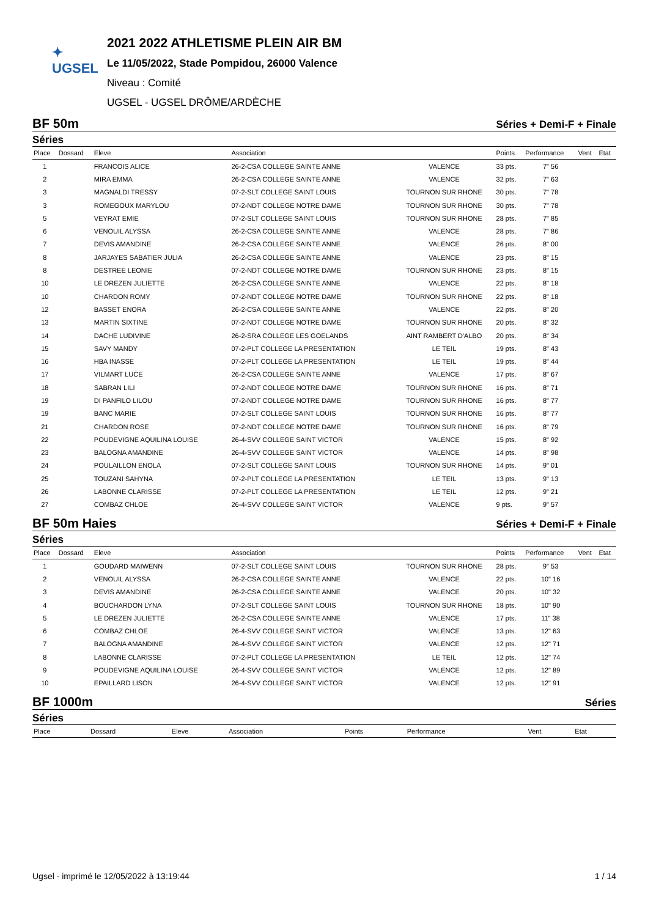✦
UGSEL
2021 2022 ATHLETISME PLEIN AIR BM
Le 11/05/2022, Stade Pompidou, 26000 Valence
Niveau : Comité
UGSEL - UGSEL DRÔME/ARDÈCHE
BF 50m Séries + Demi-F + Finale
Séries
| Place | Dossard | Eleve | Association | | Points | Performance | Vent | Etat |
| --- | --- | --- | --- | --- | --- | --- | --- | --- |
| 1 | | FRANCOIS ALICE | 26-2-CSA COLLEGE SAINTE ANNE | VALENCE | 33 pts. | 7" 56 | | |
| 2 | | MIRA EMMA | 26-2-CSA COLLEGE SAINTE ANNE | VALENCE | 32 pts. | 7" 63 | | |
| 3 | | MAGNALDI TRESSY | 07-2-SLT COLLEGE SAINT LOUIS | TOURNON SUR RHONE | 30 pts. | 7" 78 | | |
| 3 | | ROMEGOUX MARYLOU | 07-2-NDT COLLEGE NOTRE DAME | TOURNON SUR RHONE | 30 pts. | 7" 78 | | |
| 5 | | VEYRAT EMIE | 07-2-SLT COLLEGE SAINT LOUIS | TOURNON SUR RHONE | 28 pts. | 7" 85 | | |
| 6 | | VENOUIL ALYSSA | 26-2-CSA COLLEGE SAINTE ANNE | VALENCE | 28 pts. | 7" 86 | | |
| 7 | | DEVIS AMANDINE | 26-2-CSA COLLEGE SAINTE ANNE | VALENCE | 26 pts. | 8" 00 | | |
| 8 | | JARJAYES SABATIER JULIA | 26-2-CSA COLLEGE SAINTE ANNE | VALENCE | 23 pts. | 8" 15 | | |
| 8 | | DESTREE LEONIE | 07-2-NDT COLLEGE NOTRE DAME | TOURNON SUR RHONE | 23 pts. | 8" 15 | | |
| 10 | | LE DREZEN JULIETTE | 26-2-CSA COLLEGE SAINTE ANNE | VALENCE | 22 pts. | 8" 18 | | |
| 10 | | CHARDON ROMY | 07-2-NDT COLLEGE NOTRE DAME | TOURNON SUR RHONE | 22 pts. | 8" 18 | | |
| 12 | | BASSET ENORA | 26-2-CSA COLLEGE SAINTE ANNE | VALENCE | 22 pts. | 8" 20 | | |
| 13 | | MARTIN SIXTINE | 07-2-NDT COLLEGE NOTRE DAME | TOURNON SUR RHONE | 20 pts. | 8" 32 | | |
| 14 | | DACHE LUDIVINE | 26-2-SRA COLLEGE LES GOELANDS | AINT RAMBERT D'ALBO | 20 pts. | 8" 34 | | |
| 15 | | SAVY MANDY | 07-2-PLT COLLEGE LA PRESENTATION | LE TEIL | 19 pts. | 8" 43 | | |
| 16 | | HBA INASSE | 07-2-PLT COLLEGE LA PRESENTATION | LE TEIL | 19 pts. | 8" 44 | | |
| 17 | | VILMART LUCE | 26-2-CSA COLLEGE SAINTE ANNE | VALENCE | 17 pts. | 8" 67 | | |
| 18 | | SABRAN LILI | 07-2-NDT COLLEGE NOTRE DAME | TOURNON SUR RHONE | 16 pts. | 8" 71 | | |
| 19 | | DI PANFILO LILOU | 07-2-NDT COLLEGE NOTRE DAME | TOURNON SUR RHONE | 16 pts. | 8" 77 | | |
| 19 | | BANC MARIE | 07-2-SLT COLLEGE SAINT LOUIS | TOURNON SUR RHONE | 16 pts. | 8" 77 | | |
| 21 | | CHARDON ROSE | 07-2-NDT COLLEGE NOTRE DAME | TOURNON SUR RHONE | 16 pts. | 8" 79 | | |
| 22 | | POUDEVIGNE AQUILINA LOUISE | 26-4-SVV COLLEGE SAINT VICTOR | VALENCE | 15 pts. | 8" 92 | | |
| 23 | | BALOGNA AMANDINE | 26-4-SVV COLLEGE SAINT VICTOR | VALENCE | 14 pts. | 8" 98 | | |
| 24 | | POULAILLON ENOLA | 07-2-SLT COLLEGE SAINT LOUIS | TOURNON SUR RHONE | 14 pts. | 9" 01 | | |
| 25 | | TOUZANI SAHYNA | 07-2-PLT COLLEGE LA PRESENTATION | LE TEIL | 13 pts. | 9" 13 | | |
| 26 | | LABONNE CLARISSE | 07-2-PLT COLLEGE LA PRESENTATION | LE TEIL | 12 pts. | 9" 21 | | |
| 27 | | COMBAZ CHLOE | 26-4-SVV COLLEGE SAINT VICTOR | VALENCE | 9 pts. | 9" 57 | | |
BF 50m Haies Séries + Demi-F + Finale
Séries
| Place | Dossard | Eleve | Association | | Points | Performance | Vent | Etat |
| --- | --- | --- | --- | --- | --- | --- | --- | --- |
| 1 | | GOUDARD MAIWENN | 07-2-SLT COLLEGE SAINT LOUIS | TOURNON SUR RHONE | 28 pts. | 9" 53 | | |
| 2 | | VENOUIL ALYSSA | 26-2-CSA COLLEGE SAINTE ANNE | VALENCE | 22 pts. | 10" 16 | | |
| 3 | | DEVIS AMANDINE | 26-2-CSA COLLEGE SAINTE ANNE | VALENCE | 20 pts. | 10" 32 | | |
| 4 | | BOUCHARDON LYNA | 07-2-SLT COLLEGE SAINT LOUIS | TOURNON SUR RHONE | 18 pts. | 10" 90 | | |
| 5 | | LE DREZEN JULIETTE | 26-2-CSA COLLEGE SAINTE ANNE | VALENCE | 17 pts. | 11" 38 | | |
| 6 | | COMBAZ CHLOE | 26-4-SVV COLLEGE SAINT VICTOR | VALENCE | 13 pts. | 12" 63 | | |
| 7 | | BALOGNA AMANDINE | 26-4-SVV COLLEGE SAINT VICTOR | VALENCE | 12 pts. | 12" 71 | | |
| 8 | | LABONNE CLARISSE | 07-2-PLT COLLEGE LA PRESENTATION | LE TEIL | 12 pts. | 12" 74 | | |
| 9 | | POUDEVIGNE AQUILINA LOUISE | 26-4-SVV COLLEGE SAINT VICTOR | VALENCE | 12 pts. | 12" 89 | | |
| 10 | | EPAILLARD LISON | 26-4-SVV COLLEGE SAINT VICTOR | VALENCE | 12 pts. | 12" 91 | | |
BF 1000m Séries
Séries
| Place | Dossard | Eleve | Association | | Points | Performance | Vent | Etat |
| --- | --- | --- | --- | --- | --- | --- | --- | --- |
Ugsel - imprimé le 12/05/2022 à 13:19:44 1 / 14